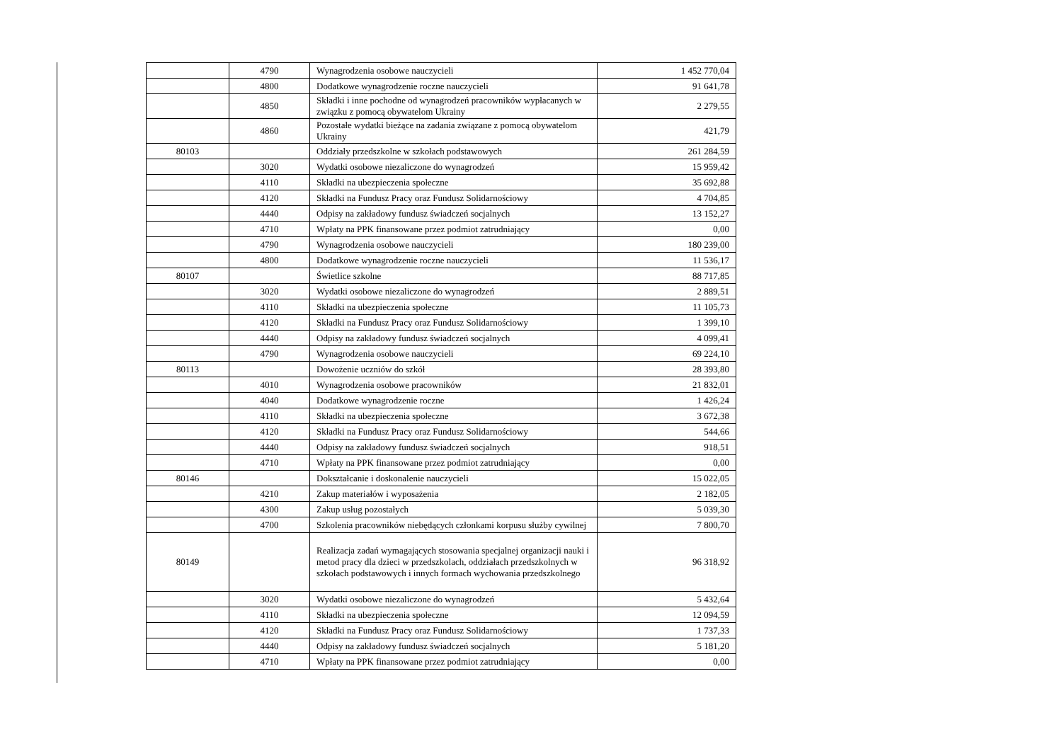| | 4790 | Wynagrodzenia osobowe nauczycieli | 1 452 770,04 |
| | 4800 | Dodatkowe wynagrodzenie roczne nauczycieli | 91 641,78 |
| | 4850 | Składki i inne pochodne od wynagrodzeń pracowników wypłacanych w związku z pomocą obywatelom Ukrainy | 2 279,55 |
| | 4860 | Pozostałe wydatki bieżące na zadania związane z pomocą obywatelom Ukrainy | 421,79 |
| 80103 | | Oddziały przedszkolne w szkołach podstawowych | 261 284,59 |
| | 3020 | Wydatki osobowe niezaliczone do wynagrodzeń | 15 959,42 |
| | 4110 | Składki na ubezpieczenia społeczne | 35 692,88 |
| | 4120 | Składki na Fundusz Pracy oraz Fundusz Solidarnościowy | 4 704,85 |
| | 4440 | Odpisy na zakładowy fundusz świadczeń socjalnych | 13 152,27 |
| | 4710 | Wpłaty na PPK finansowane przez podmiot zatrudniający | 0,00 |
| | 4790 | Wynagrodzenia osobowe nauczycieli | 180 239,00 |
| | 4800 | Dodatkowe wynagrodzenie roczne nauczycieli | 11 536,17 |
| 80107 | | Świetlice szkolne | 88 717,85 |
| | 3020 | Wydatki osobowe niezaliczone do wynagrodzeń | 2 889,51 |
| | 4110 | Składki na ubezpieczenia społeczne | 11 105,73 |
| | 4120 | Składki na Fundusz Pracy oraz Fundusz Solidarnościowy | 1 399,10 |
| | 4440 | Odpisy na zakładowy fundusz świadczeń socjalnych | 4 099,41 |
| | 4790 | Wynagrodzenia osobowe nauczycieli | 69 224,10 |
| 80113 | | Dowożenie uczniów do szkół | 28 393,80 |
| | 4010 | Wynagrodzenia osobowe pracowników | 21 832,01 |
| | 4040 | Dodatkowe wynagrodzenie roczne | 1 426,24 |
| | 4110 | Składki na ubezpieczenia społeczne | 3 672,38 |
| | 4120 | Składki na Fundusz Pracy oraz Fundusz Solidarnościowy | 544,66 |
| | 4440 | Odpisy na zakładowy fundusz świadczeń socjalnych | 918,51 |
| | 4710 | Wpłaty na PPK finansowane przez podmiot zatrudniający | 0,00 |
| 80146 | | Dokształcanie i doskonalenie nauczycieli | 15 022,05 |
| | 4210 | Zakup materiałów i wyposażenia | 2 182,05 |
| | 4300 | Zakup usług pozostałych | 5 039,30 |
| | 4700 | Szkolenia pracowników niebędących członkami korpusu służby cywilnej | 7 800,70 |
| 80149 | | Realizacja zadań wymagających stosowania specjalnej organizacji nauki i metod pracy dla dzieci w przedszkolach, oddziałach przedszkolnych w szkołach podstawowych i innych formach wychowania przedszkolnego | 96 318,92 |
| | 3020 | Wydatki osobowe niezaliczone do wynagrodzeń | 5 432,64 |
| | 4110 | Składki na ubezpieczenia społeczne | 12 094,59 |
| | 4120 | Składki na Fundusz Pracy oraz Fundusz Solidarnościowy | 1 737,33 |
| | 4440 | Odpisy na zakładowy fundusz świadczeń socjalnych | 5 181,20 |
| | 4710 | Wpłaty na PPK finansowane przez podmiot zatrudniający | 0,00 |